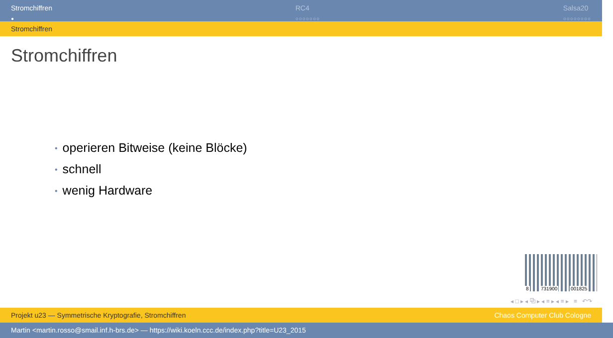Stromchiffren
●
RC4
○○○○○○○
Salsa20
○○○○○○○○
Stromchiffren
Stromchiffren
• operieren Bitweise (keine Blöcke)
• schnell
• wenig Hardware
8 731900 001825
◂ □ ▸ ◂ ⧉ ▸ ◂ ≡ ▸ ◂ ≡ ▸ ≡ ↶↷
Projekt u23 — Symmetrische Kryptografie, Stromchiffren
Chaos Computer Club Cologne
Martin <martin.rosso@smail.inf.h-brs.de> — https://wiki.koeln.ccc.de/index.php?title=U23_2015